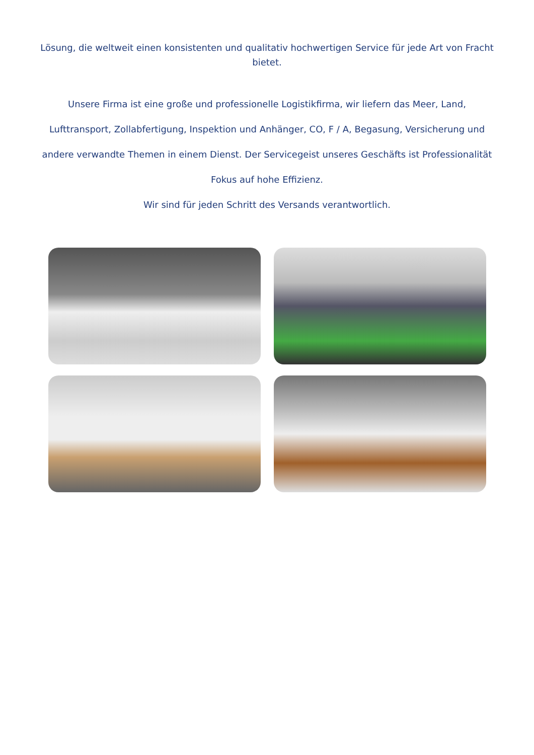Lösung, die weltweit einen konsistenten und qualitativ hochwertigen Service für jede Art von Fracht bietet.
Unsere Firma ist eine große und professionelle Logistikfirma, wir liefern das Meer, Land, Lufttransport, Zollabfertigung, Inspektion und Anhänger, CO, F / A, Begasung, Versicherung und andere verwandte Themen in einem Dienst. Der Servicegeist unseres Geschäfts ist Professionalität Fokus auf hohe Effizienz.
Wir sind für jeden Schritt des Versands verantwortlich.